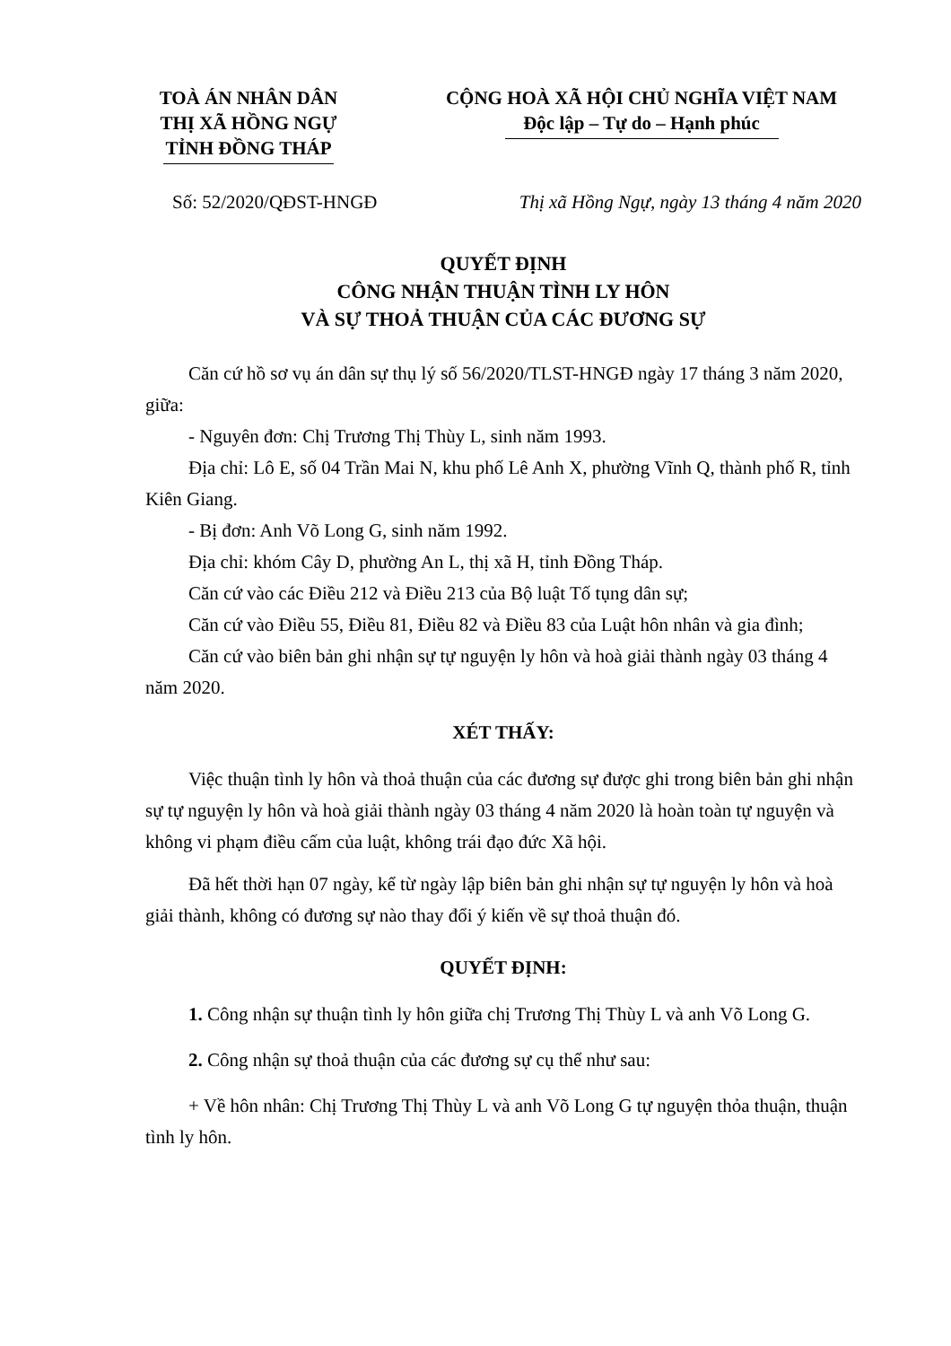TOÀ ÁN NHÂN DÂN
THỊ XÃ HỒNG NGỰ
TỈNH ĐỒNG THÁP
CỘNG HOÀ XÃ HỘI CHỦ NGHĨA VIỆT NAM
Độc lập – Tự do – Hạnh phúc
Số: 52/2020/QĐST-HNGĐ Thị xã Hồng Ngự, ngày 13 tháng 4 năm 2020
QUYẾT ĐỊNH
CÔNG NHẬN THUẬN TÌNH LY HÔN
VÀ SỰ THOẢ THUẬN CỦA CÁC ĐƯƠNG SỰ
Căn cứ hồ sơ vụ án dân sự thụ lý số 56/2020/TLST-HNGĐ ngày 17 tháng 3 năm 2020, giữa:
- Nguyên đơn: Chị Trương Thị Thùy L, sinh năm 1993.
Địa chỉ: Lô E, số 04 Trần Mai N, khu phố Lê Anh X, phường Vĩnh Q, thành phố R, tỉnh Kiên Giang.
- Bị đơn: Anh Võ Long G, sinh năm 1992.
Địa chỉ: khóm Cây D, phường An L, thị xã H, tỉnh Đồng Tháp.
Căn cứ vào các Điều 212 và Điều 213 của Bộ luật Tố tụng dân sự;
Căn cứ vào Điều 55, Điều 81, Điều 82 và Điều 83 của Luật hôn nhân và gia đình;
Căn cứ vào biên bản ghi nhận sự tự nguyện ly hôn và hoà giải thành ngày 03 tháng 4 năm 2020.
XÉT THẤY:
Việc thuận tình ly hôn và thoả thuận của các đương sự được ghi trong biên bản ghi nhận sự tự nguyện ly hôn và hoà giải thành ngày 03 tháng 4 năm 2020 là hoàn toàn tự nguyện và không vi phạm điều cấm của luật, không trái đạo đức Xã hội.
Đã hết thời hạn 07 ngày, kể từ ngày lập biên bản ghi nhận sự tự nguyện ly hôn và hoà giải thành, không có đương sự nào thay đổi ý kiến về sự thoả thuận đó.
QUYẾT ĐỊNH:
1. Công nhận sự thuận tình ly hôn giữa chị Trương Thị Thùy L và anh Võ Long G.
2. Công nhận sự thoả thuận của các đương sự cụ thể như sau:
+ Về hôn nhân: Chị Trương Thị Thùy L và anh Võ Long G tự nguyện thỏa thuận, thuận tình ly hôn.